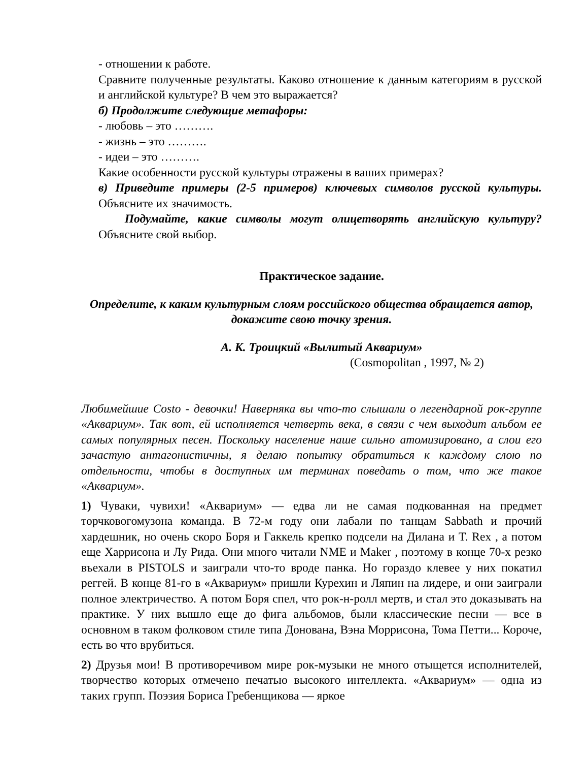- отношении к работе.
Сравните полученные результаты. Каково отношение к данным категориям в русской и английской культуре? В чем это выражается?
б) Продолжите следующие метафоры:
- любовь – это ……….
- жизнь – это ……….
- идеи – это ……….
Какие особенности русской культуры отражены в ваших примерах?
в) Приведите примеры (2-5 примеров) ключевых символов русской культуры. Объясните их значимость.
Подумайте, какие символы могут олицетворять английскую культуру? Объясните свой выбор.
Практическое задание.
Определите, к каким культурным слоям российского общества обращается автор, докажите свою точку зрения.
А. К. Троицкий «Вылитый Аквариум»
(Cosmopolitan , 1997, № 2)
Любимейшие Costo - девочки! Наверняка вы что-то слышали о легендарной рок-группе «Аквариум». Так вот, ей исполняется четверть века, в связи с чем выходит альбом ее самых популярных песен. Поскольку население наше сильно атомизировано, а слои его зачастую антагонистичны, я делаю попытку обратиться к каждому слою по отдельности, чтобы в доступных им терминах поведать о том, что же такое «Аквариум».
1) Чуваки, чувихи! «Аквариум» — едва ли не самая подкованная на предмет торчковогомузона команда. В 72-м году они лабали по танцам Sabbath и прочий хардешник, но очень скоро Боря и Гаккель крепко подсели на Дилана и T. Rex , а потом еще Харрисона и Лу Рида. Они много читали NME и Maker , поэтому в конце 70-х резко въехали в PISTOLS и заиграли что-то вроде панка. Но гораздо клевее у них покатил реггей. В конце 81-го в «Аквариум» пришли Курехин и Ляпин на лидере, и они заиграли полное электричество. А потом Боря спел, что рок-н-ролл мертв, и стал это доказывать на практике. У них вышло еще до фига альбомов, были классические песни — все в основном в таком фолковом стиле типа Донована, Вэна Моррисона, Тома Петти... Короче, есть во что врубиться.
2) Друзья мои! В противоречивом мире рок-музыки не много отыщется исполнителей, творчество которых отмечено печатью высокого интеллекта. «Аквариум» — одна из таких групп. Поэзия Бориса Гребенщикова — яркое